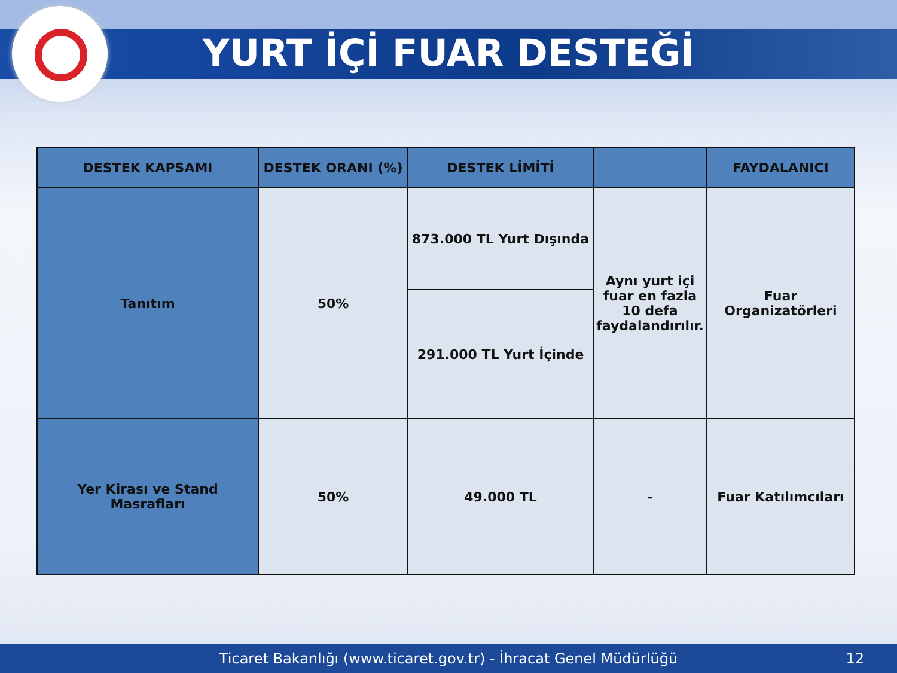YURT İÇİ FUAR DESTEĞİ
| DESTEK KAPSAMI | DESTEK ORANI (%) | DESTEK LİMİTİ | | FAYDALANICI |
| --- | --- | --- | --- | --- |
| Tanıtım | 50% | 873.000 TL Yurt Dışında | Aynı yurt içi fuar en fazla 10 defa faydalandırılır. | Fuar Organizatörleri |
| | | 291.000 TL Yurt İçinde | | |
| Yer Kirası ve Stand Masrafları | 50% | 49.000 TL | - | Fuar Katılımcıları |
Ticaret Bakanlığı (www.ticaret.gov.tr) - İhracat Genel Müdürlüğü 12